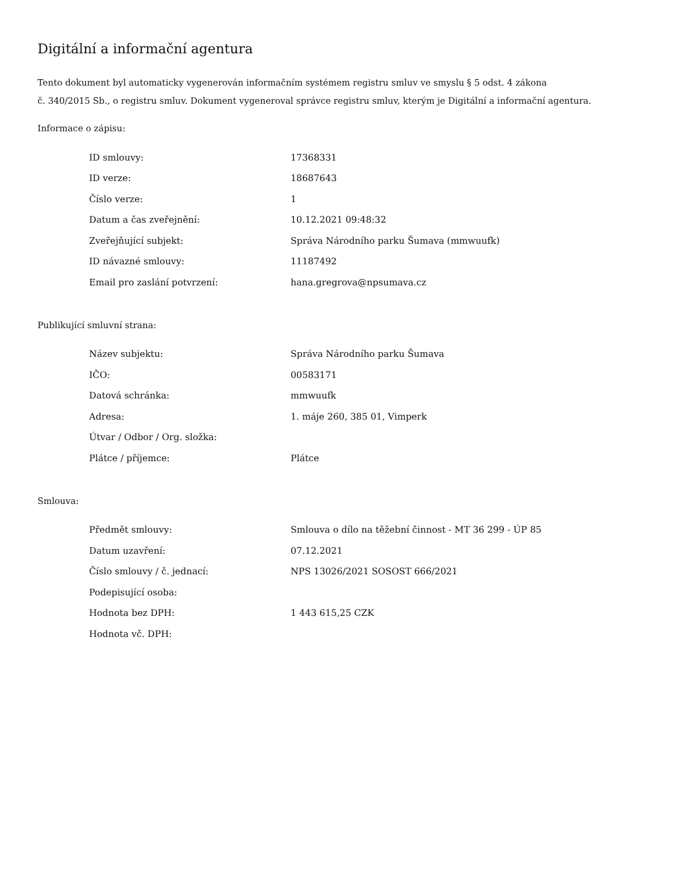Digitální a informační agentura
Tento dokument byl automaticky vygenerován informačním systémem registru smluv ve smyslu § 5 odst. 4 zákona
č. 340/2015 Sb., o registru smluv. Dokument vygeneroval správce registru smluv, kterým je Digitální a informační agentura.
Informace o zápisu:
| ID smlouvy: | 17368331 |
| ID verze: | 18687643 |
| Číslo verze: | 1 |
| Datum a čas zveřejnění: | 10.12.2021 09:48:32 |
| Zveřejňující subjekt: | Správa Národního parku Šumava (mmwuufk) |
| ID návazné smlouvy: | 11187492 |
| Email pro zaslání potvrzení: | hana.gregrova@npsumava.cz |
Publikující smluvní strana:
| Název subjektu: | Správa Národního parku Šumava |
| IČO: | 00583171 |
| Datová schránka: | mmwuufk |
| Adresa: | 1. máje 260, 385 01, Vimperk |
| Útvar / Odbor / Org. složka: | |
| Plátce / příjemce: | Plátce |
Smlouva:
| Předmět smlouvy: | Smlouva o dílo na těžební činnost - MT 36 299 - ÚP 85 |
| Datum uzavření: | 07.12.2021 |
| Číslo smlouvy / č. jednací: | NPS 13026/2021 SOSOST 666/2021 |
| Podepisující osoba: | |
| Hodnota bez DPH: | 1 443 615,25 CZK |
| Hodnota vč. DPH: | |